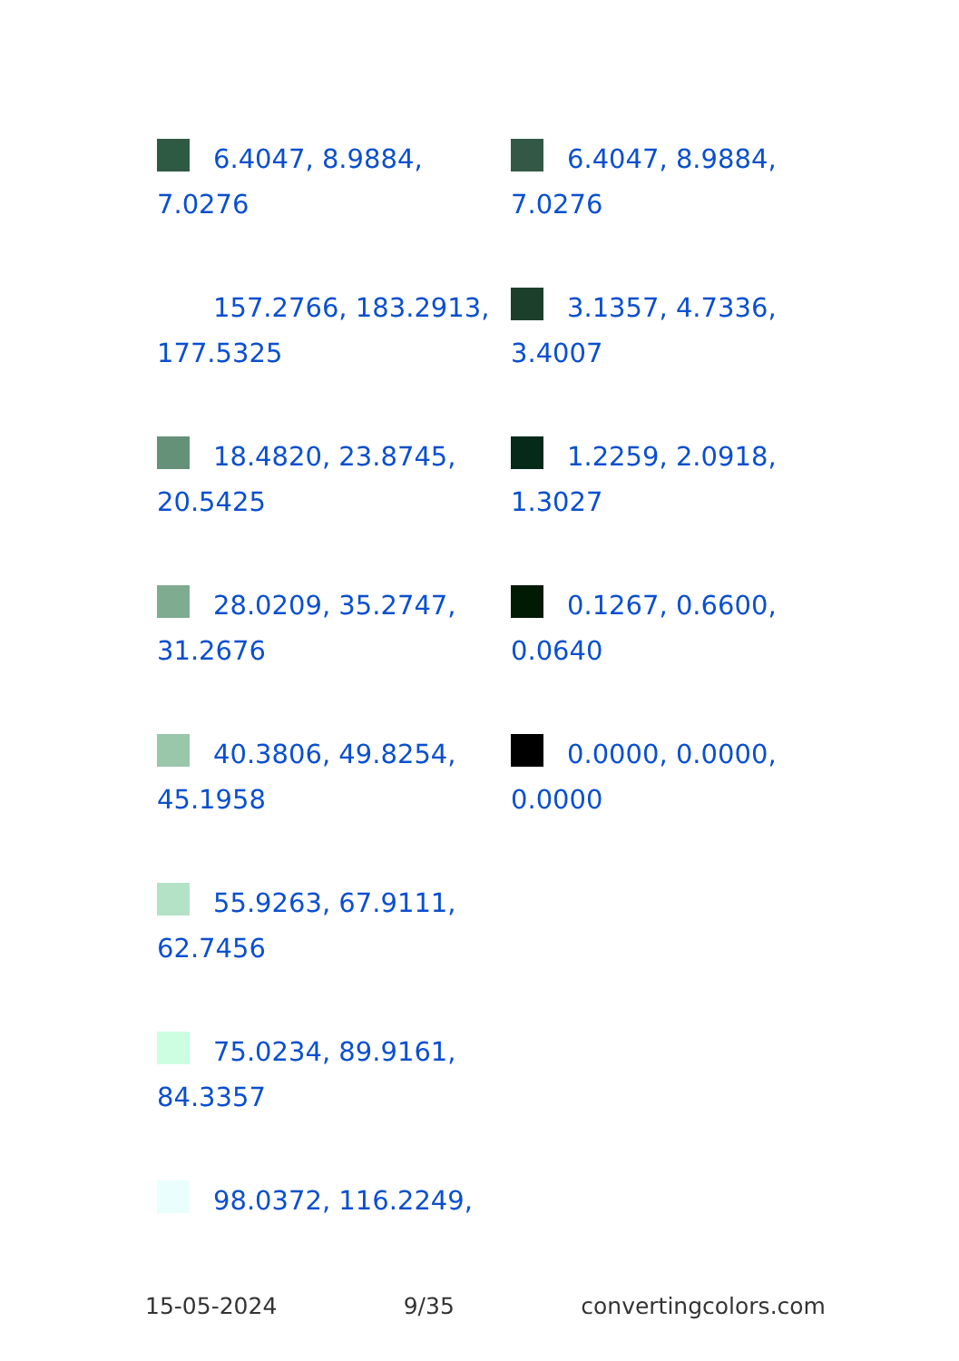6.4047, 8.9884, 7.0276
157.2766, 183.2913, 177.5325
18.4820, 23.8745, 20.5425
28.0209, 35.2747, 31.2676
40.3806, 49.8254, 45.1958
55.9263, 67.9111, 62.7456
75.0234, 89.9161, 84.3357
98.0372, 116.2249,
6.4047, 8.9884, 7.0276
3.1357, 4.7336, 3.4007
1.2259, 2.0918, 1.3027
0.1267, 0.6600, 0.0640
0.0000, 0.0000, 0.0000
15-05-2024 9/35 convertingcolors.com